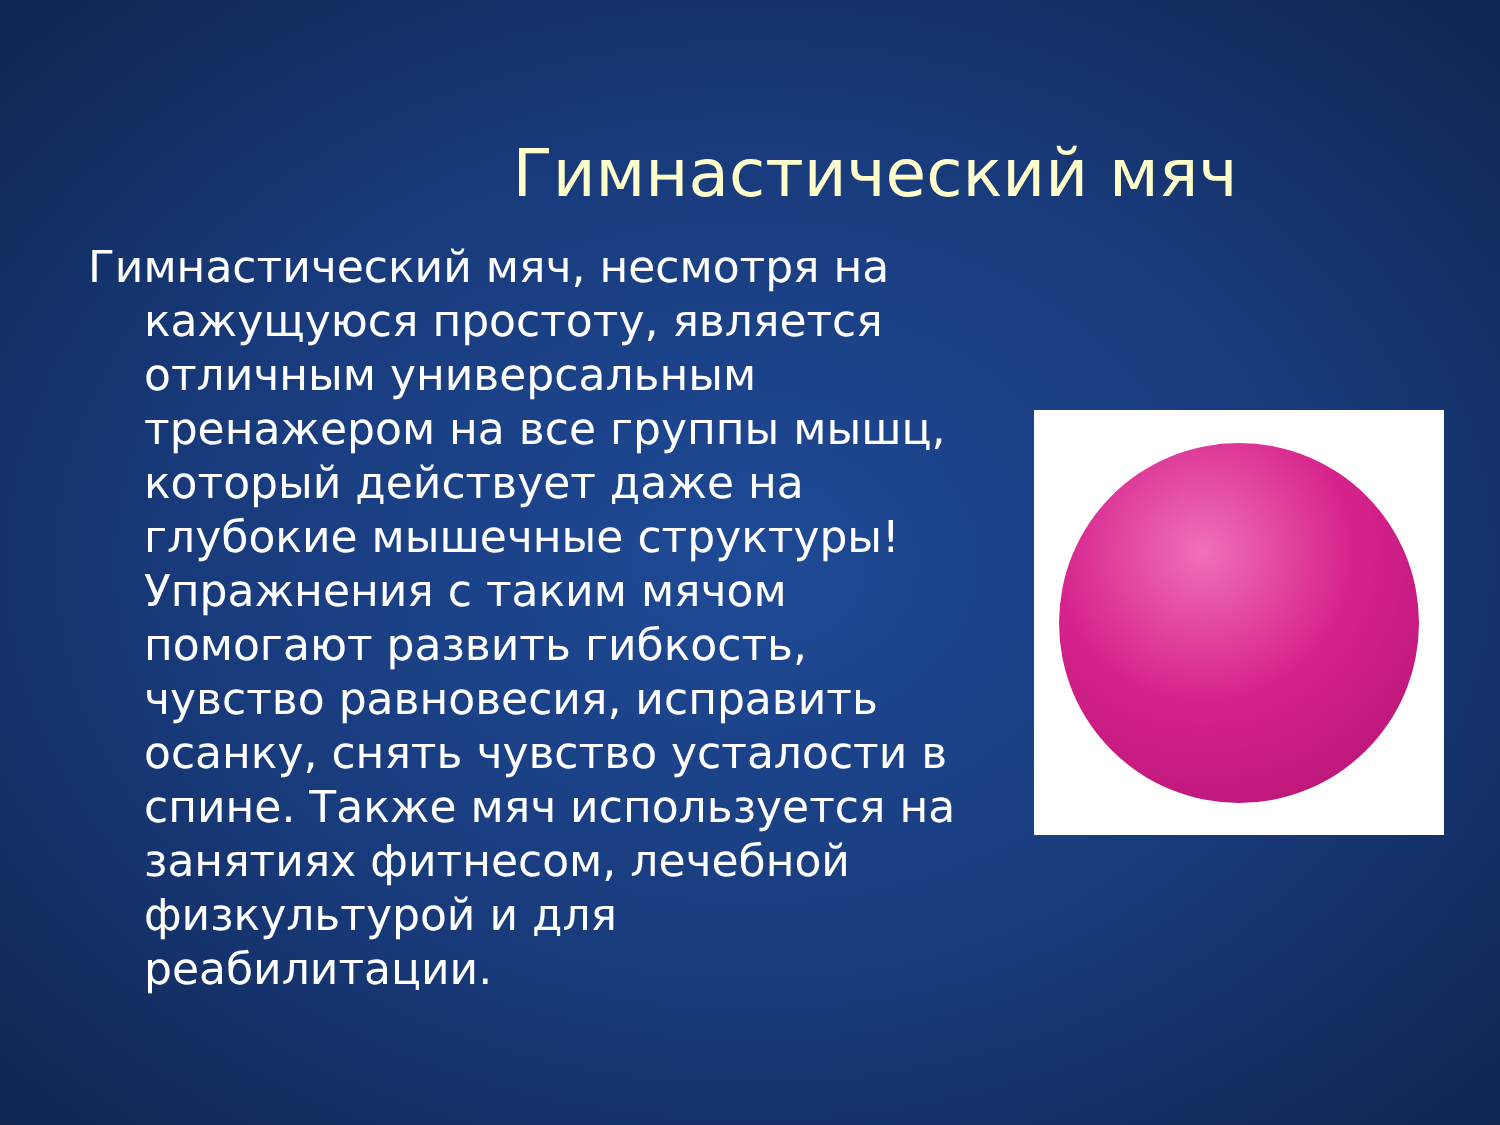Гимнастический мяч
Гимнастический мяч, несмотря на кажущуюся простоту, является отличным универсальным тренажером на все группы мышц, который действует даже на глубокие мышечные структуры! Упражнения с таким мячом помогают развить гибкость, чувство равновесия, исправить осанку, снять чувство усталости в спине. Также мяч используется на занятиях фитнесом, лечебной физкультурой и для реабилитации.